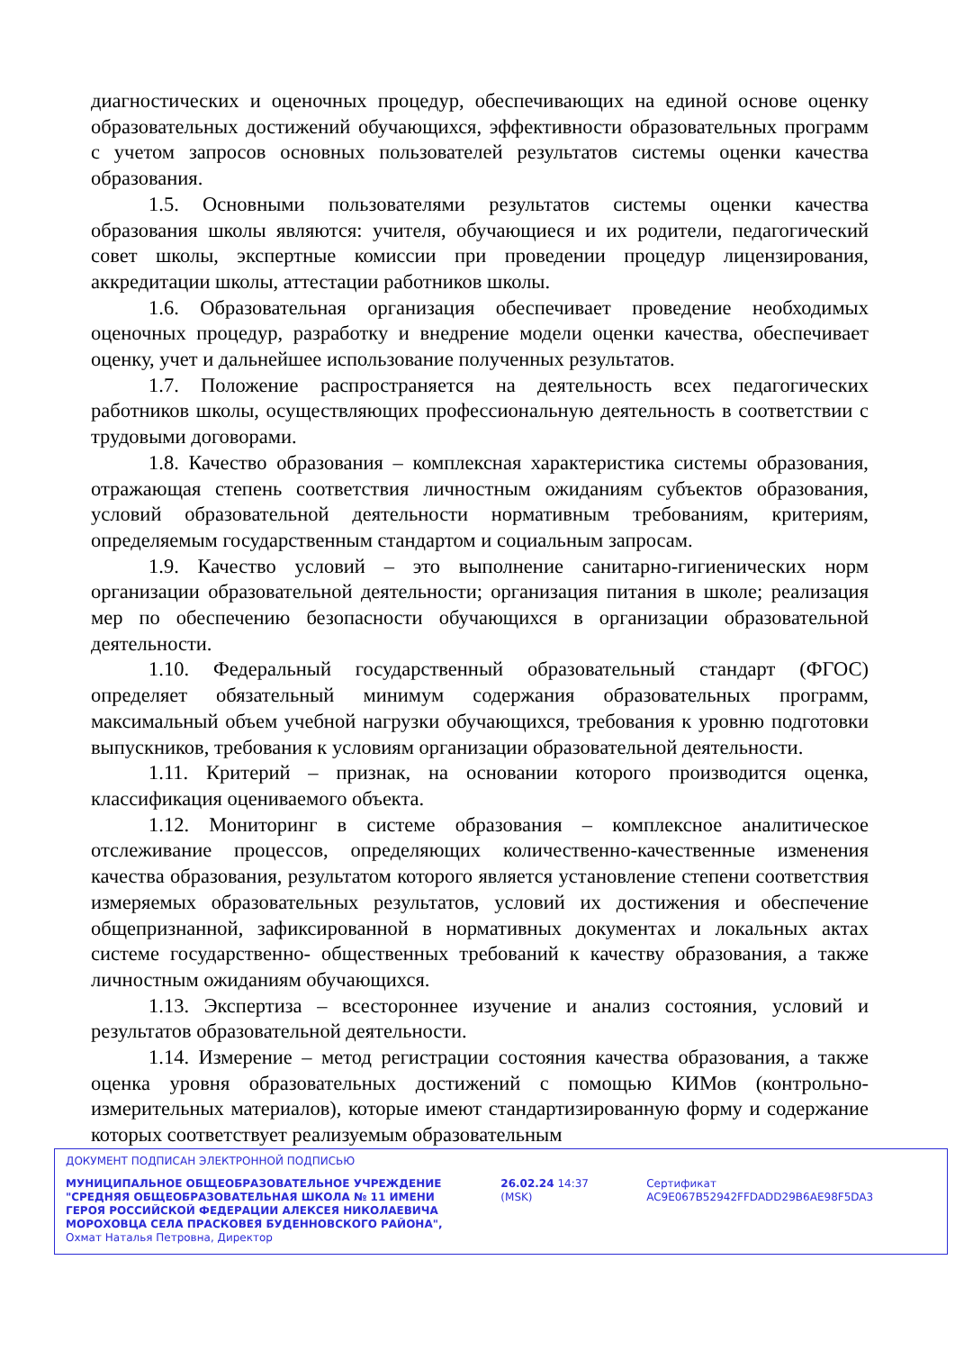диагностических и оценочных процедур, обеспечивающих на единой основе оценку образовательных достижений обучающихся, эффективности образовательных программ с учетом запросов основных пользователей результатов системы оценки качества образования.
1.5. Основными пользователями результатов системы оценки качества образования школы являются: учителя, обучающиеся и их родители, педагогический совет школы, экспертные комиссии при проведении процедур лицензирования, аккредитации школы, аттестации работников школы.
1.6. Образовательная организация обеспечивает проведение необходимых оценочных процедур, разработку и внедрение модели оценки качества, обеспечивает оценку, учет и дальнейшее использование полученных результатов.
1.7. Положение распространяется на деятельность всех педагогических работников школы, осуществляющих профессиональную деятельность в соответствии с трудовыми договорами.
1.8. Качество образования – комплексная характеристика системы образования, отражающая степень соответствия личностным ожиданиям субъектов образования, условий образовательной деятельности нормативным требованиям, критериям, определяемым государственным стандартом и социальным запросам.
1.9. Качество условий – это выполнение санитарно-гигиенических норм организации образовательной деятельности; организация питания в школе; реализация мер по обеспечению безопасности обучающихся в организации образовательной деятельности.
1.10. Федеральный государственный образовательный стандарт (ФГОС) определяет обязательный минимум содержания образовательных программ, максимальный объем учебной нагрузки обучающихся, требования к уровню подготовки выпускников, требования к условиям организации образовательной деятельности.
1.11. Критерий – признак, на основании которого производится оценка, классификация оцениваемого объекта.
1.12. Мониторинг в системе образования – комплексное аналитическое отслеживание процессов, определяющих количественно-качественные изменения качества образования, результатом которого является установление степени соответствия измеряемых образовательных результатов, условий их достижения и обеспечение общепризнанной, зафиксированной в нормативных документах и локальных актах системе государственно- общественных требований к качеству образования, а также личностным ожиданиям обучающихся.
1.13. Экспертиза – всестороннее изучение и анализ состояния, условий и результатов образовательной деятельности.
1.14. Измерение – метод регистрации состояния качества образования, а также оценка уровня образовательных достижений с помощью КИМов (контрольно-измерительных материалов), которые имеют стандартизированную форму и содержание которых соответствует реализуемым образовательным
ДОКУМЕНТ ПОДПИСАН ЭЛЕКТРОННОЙ ПОДПИСЬЮ
МУНИЦИПАЛЬНОЕ ОБЩЕОБРАЗОВАТЕЛЬНОЕ УЧРЕЖДЕНИЕ "СРЕДНЯЯ ОБЩЕОБРАЗОВАТЕЛЬНАЯ ШКОЛА № 11 ИМЕНИ ГЕРОЯ РОССИЙСКОЙ ФЕДЕРАЦИИ АЛЕКСЕЯ НИКОЛАЕВИЧА МОРОХОВЦА СЕЛА ПРАСКОВЕЯ БУДЕННОВСКОГО РАЙОНА", Охмат Наталья Петровна, Директор
26.02.24 14:37 (MSK) Сертификат AC9E067B52942FFDADD29B6AE98F5DA3